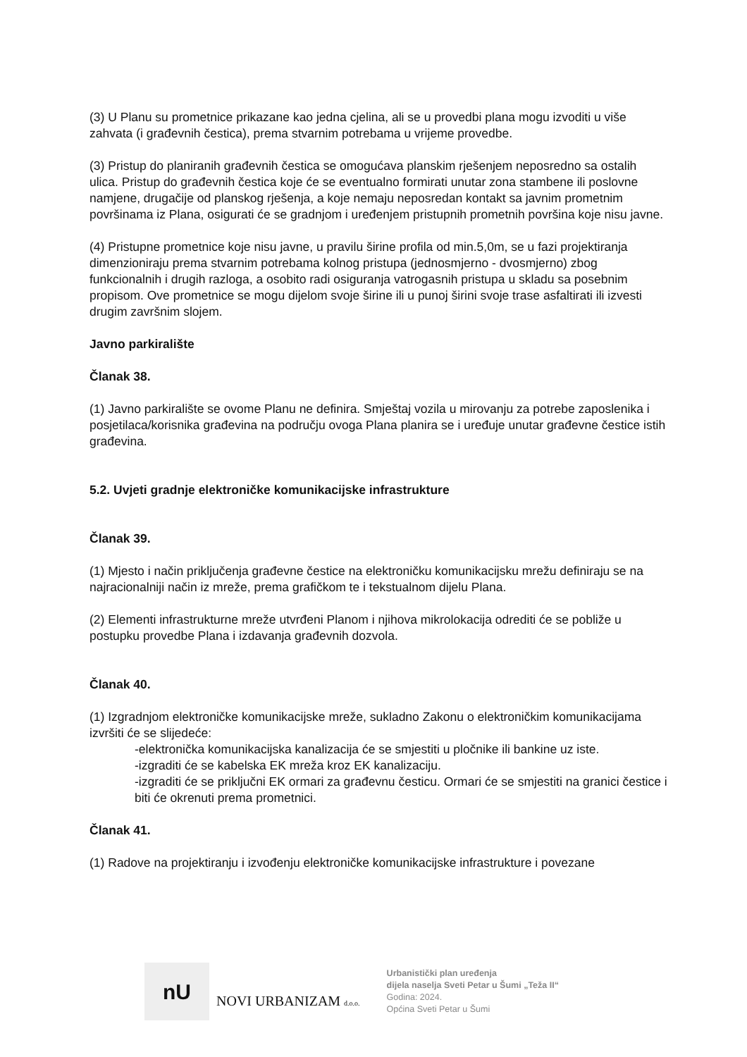(3) U Planu su prometnice prikazane kao jedna cjelina, ali se u provedbi plana mogu izvoditi u više zahvata (i građevnih čestica), prema stvarnim potrebama u vrijeme provedbe.
(3) Pristup do planiranih građevnih čestica se omogućava planskim rješenjem neposredno sa ostalih ulica. Pristup do građevnih čestica koje će se eventualno formirati unutar zona stambene ili poslovne namjene, drugačije od planskog rješenja, a koje nemaju neposredan kontakt sa javnim prometnim površinama iz Plana, osigurati će se gradnjom i uređenjem pristupnih prometnih površina koje nisu javne.
(4) Pristupne prometnice koje nisu javne, u pravilu širine profila od min.5,0m, se u fazi projektiranja dimenzioniraju prema stvarnim potrebama kolnog pristupa (jednosmjerno - dvosmjerno) zbog funkcionalnih i drugih razloga, a osobito radi osiguranja vatrogasnih pristupa u skladu sa posebnim propisom. Ove prometnice se mogu dijelom svoje širine ili u punoj širini svoje trase asfaltirati ili izvesti drugim završnim slojem.
Javno parkiralište
Članak 38.
(1) Javno parkiralište se ovome Planu ne definira. Smještaj vozila u mirovanju za potrebe zaposlenika i posjetilaca/korisnika građevina na području ovoga Plana planira se i uređuje unutar građevne čestice istih građevina.
5.2. Uvjeti gradnje elektroničke komunikacijske infrastrukture
Članak 39.
(1) Mjesto i način priključenja građevne čestice na elektroničku komunikacijsku mrežu definiraju se na najracionalniji način iz mreže, prema grafičkom te i tekstualnom dijelu Plana.
(2) Elementi infrastrukturne mreže utvrđeni Planom i njihova mikrolokacija odrediti će se pobliže u postupku provedbe Plana i izdavanja građevnih dozvola.
Članak 40.
(1) Izgradnjom elektroničke komunikacijske mreže, sukladno Zakonu o elektroničkim komunikacijama izvršiti će se slijedeće:
-elektronička komunikacijska kanalizacija će se smjestiti u pločnike ili bankine uz iste.
-izgraditi će se kabelska EK mreža kroz EK kanalizaciju.
-izgraditi će se priključni EK ormari za građevnu česticu. Ormari će se smjestiti na granici čestice i biti će okrenuti prema prometnici.
Članak 41.
(1) Radove na projektiranju i izvođenju elektroničke komunikacijske infrastrukture i povezane
nU
NOVI URBANIZAM d.o.o.
Urbanistički plan uređenja
dijela naselja Sveti Petar u Šumi „Teža II“
Godina: 2024.
Općina Sveti Petar u Šumi